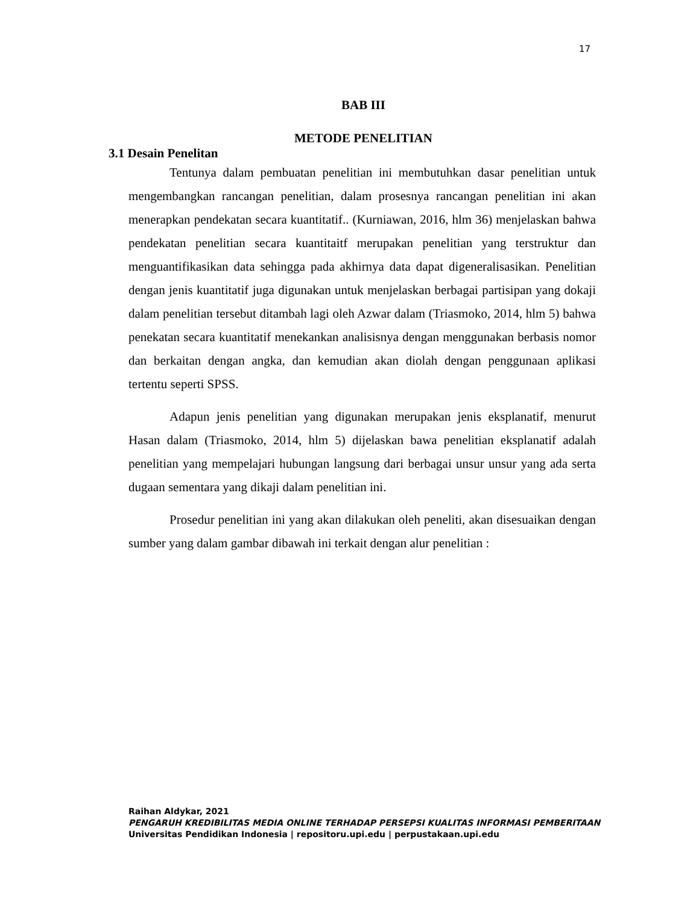17
BAB III
METODE PENELITIAN
3.1 Desain Penelitan
Tentunya dalam pembuatan penelitian ini membutuhkan dasar penelitian untuk mengembangkan rancangan penelitian, dalam prosesnya rancangan penelitian ini akan menerapkan pendekatan secara kuantitatif.. (Kurniawan, 2016, hlm 36) menjelaskan bahwa pendekatan penelitian secara kuantitaitf merupakan penelitian yang terstruktur dan menguantifikasikan data sehingga pada akhirnya data dapat digeneralisasikan. Penelitian dengan jenis kuantitatif juga digunakan untuk menjelaskan berbagai partisipan yang dokaji dalam penelitian tersebut ditambah lagi oleh Azwar dalam (Triasmoko, 2014, hlm 5) bahwa penekatan secara kuantitatif menekankan analisisnya dengan menggunakan berbasis nomor dan berkaitan dengan angka, dan kemudian akan diolah dengan penggunaan aplikasi tertentu seperti SPSS.
Adapun jenis penelitian yang digunakan merupakan jenis eksplanatif, menurut Hasan dalam (Triasmoko, 2014, hlm 5) dijelaskan bawa penelitian eksplanatif adalah penelitian yang mempelajari hubungan langsung dari berbagai unsur unsur yang ada serta dugaan sementara yang dikaji dalam penelitian ini.
Prosedur penelitian ini yang akan dilakukan oleh peneliti, akan disesuaikan dengan sumber yang dalam gambar dibawah ini terkait dengan alur penelitian :
Raihan Aldykar, 2021
PENGARUH KREDIBILITAS MEDIA ONLINE TERHADAP PERSEPSI KUALITAS INFORMASI PEMBERITAAN
Universitas Pendidikan Indonesia | repositoru.upi.edu | perpustakaan.upi.edu